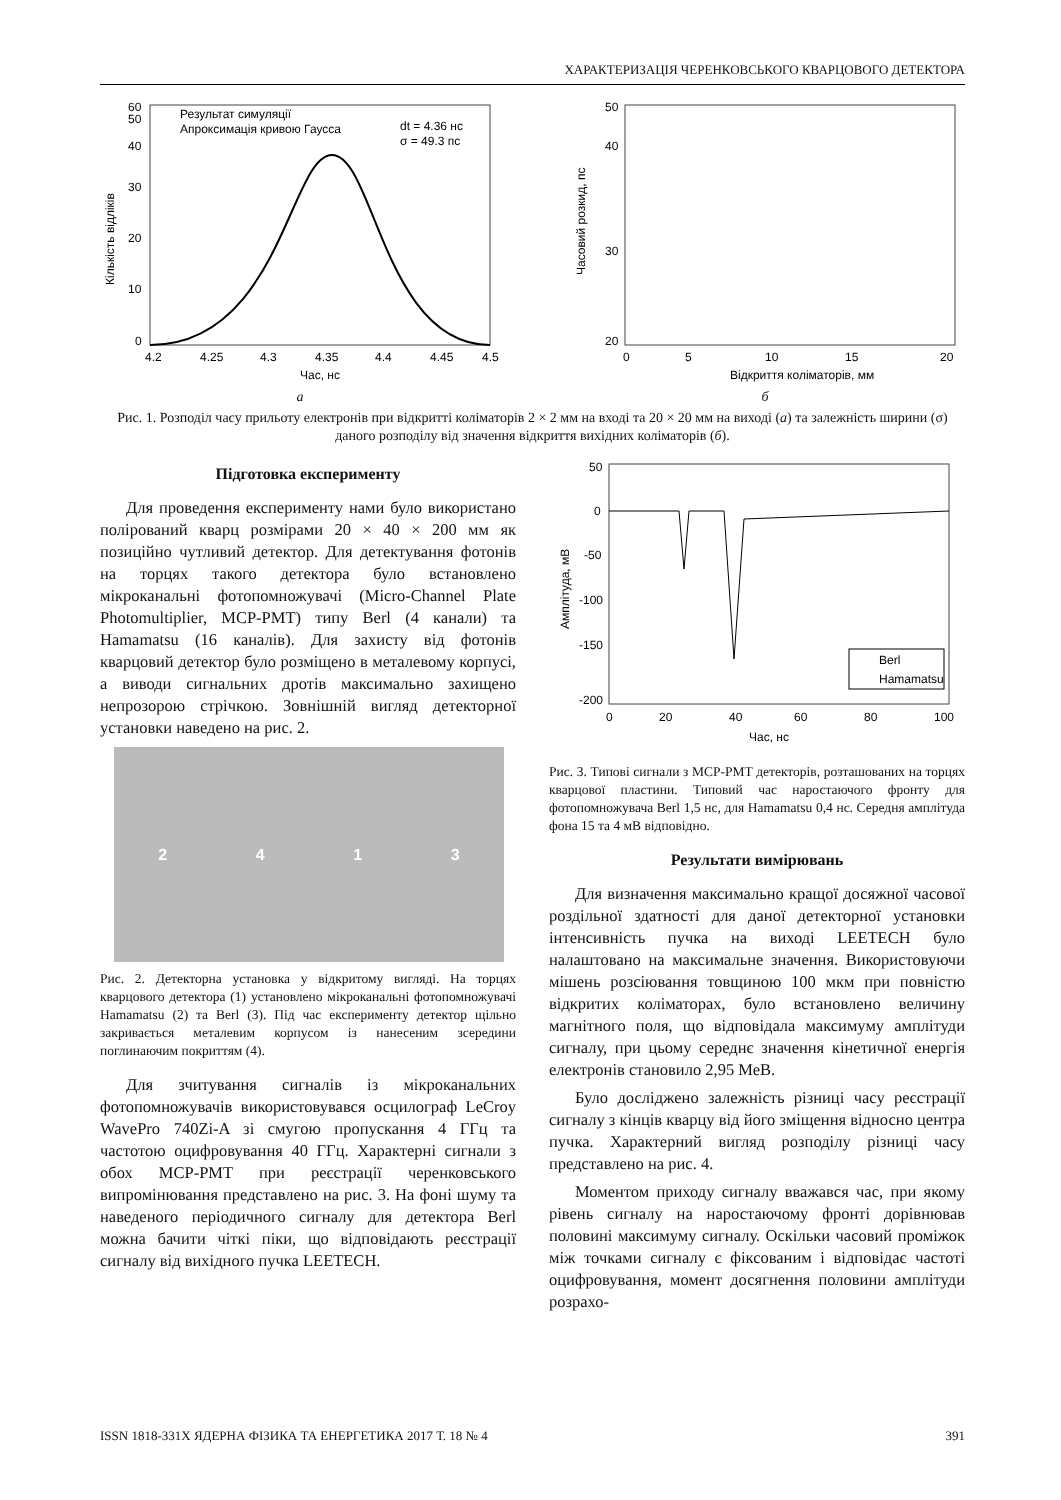ХАРАКТЕРИЗАЦІЯ ЧЕРЕНКОВСЬКОГО КВАРЦОВОГО ДЕТЕКТОРА
Результат симуляції
Апроксимація кривою Гаусса
dt = 4.36 нс
σ = 49.3 пс
0
10
20
30
40
50
60
4.2
4.25
4.3
4.35
4.4
4.45
4.5
Час, нс
Кількість відліків
а
20
30
40
50
0
5
10
15
20
Відкриття коліматорів, мм
Часовий розкид, пс
б
Рис. 1. Розподіл часу прильоту електронів при відкритті коліматорів 2 × 2 мм на вході та 20 × 20 мм на виході (а) та залежність ширини (σ) даного розподілу від значення відкриття вихідних коліматорів (б).
Підготовка експерименту
Для проведення експерименту нами було використано полірований кварц розмірами 20 × 40 × 200 мм як позиційно чутливий детектор. Для детектування фотонів на торцях такого детектора було встановлено мікроканальні фотопомножувачі (Micro-Channel Plate Photomultiplier, MCP-PMT) типу Berl (4 канали) та Hamamatsu (16 каналів). Для захисту від фотонів кварцовий детектор було розміщено в металевому корпусі, а виводи сигнальних дротів максимально захищено непрозорою стрічкою. Зовнішній вигляд детекторної установки наведено на рис. 2.
2413
Рис. 2. Детекторна установка у відкритому вигляді. На торцях кварцового детектора (1) установлено мікроканальні фотопомножувачі Hamamatsu (2) та Berl (3). Під час експерименту детектор щільно закривається металевим корпусом із нанесеним зсередини поглинаючим покриттям (4).
Для зчитування сигналів із мікроканальних фотопомножувачів використовувався осцилограф LeCroy WavePro 740Zi-A зі смугою пропускання 4 ГГц та частотою оцифровування 40 ГГц. Характерні сигнали з обох MCP-PMT при реєстрації черенковського випромінювання представлено на рис. 3. На фоні шуму та наведеного періодичного сигналу для детектора Berl можна бачити чіткі піки, що відповідають реєстрації сигналу від вихідного пучка LEETECH.
Berl
Hamamatsu
50
0
-50
-100
-150
-200
0
20
40
60
80
100
Час, нс
Амплітуда, мВ
Рис. 3. Типові сигнали з MCP-PMT детекторів, розташованих на торцях кварцової пластини. Типовий час наростаючого фронту для фотопомножувача Berl 1,5 нс, для Hamamatsu 0,4 нс. Середня амплітуда фона 15 та 4 мВ відповідно.
Результати вимірювань
Для визначення максимально кращої досяжної часової роздільної здатності для даної детекторної установки інтенсивність пучка на виході LEETECH було налаштовано на максимальне значення. Використовуючи мішень розсіювання товщиною 100 мкм при повністю відкритих коліматорах, було встановлено величину магнітного поля, що відповідала максимуму амплітуди сигналу, при цьому середнє значення кінетичної енергія електронів становило 2,95 МеВ.
Було досліджено залежність різниці часу реєстрації сигналу з кінців кварцу від його зміщення відносно центра пучка. Характерний вигляд розподілу різниці часу представлено на рис. 4.
Моментом приходу сигналу вважався час, при якому рівень сигналу на наростаючому фронті дорівнював половині максимуму сигналу. Оскільки часовий проміжок між точками сигналу є фіксованим і відповідає частоті оцифровування, момент досягнення половини амплітуди розрахо-
ISSN 1818-331X ЯДЕРНА ФІЗИКА ТА ЕНЕРГЕТИКА 2017 Т. 18 № 4 391